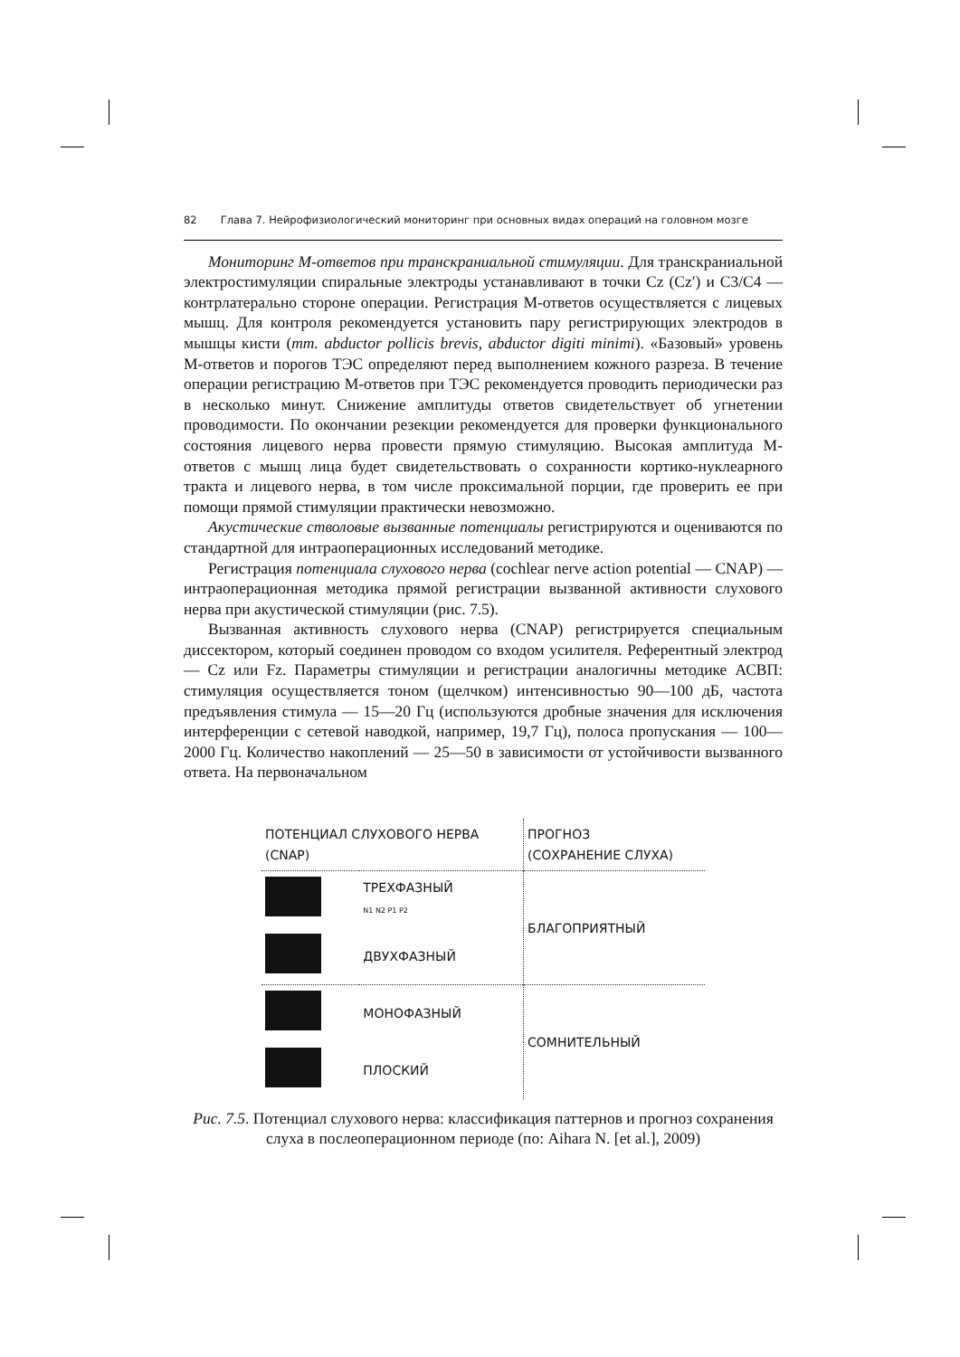82 Глава 7. Нейрофизиологический мониторинг при основных видах операций на головном мозге
Мониторинг М-ответов при транскраниальной стимуляции. Для транскраниальной электростимуляции спиральные электроды устанавливают в точки Cz (Cz′) и C3/C4 — контрлатерально стороне операции. Регистрация М-ответов осуществляется с лицевых мышц. Для контроля рекомендуется установить пару регистрирующих электродов в мышцы кисти (mm. abductor pollicis brevis, abductor digiti minimi). «Базовый» уровень М-ответов и порогов ТЭС определяют перед выполнением кожного разреза. В течение операции регистрацию М-ответов при ТЭС рекомендуется проводить периодически раз в несколько минут. Снижение амплитуды ответов свидетельствует об угнетении проводимости. По окончании резекции рекомендуется для проверки функционального состояния лицевого нерва провести прямую стимуляцию. Высокая амплитуда М-ответов с мышц лица будет свидетельствовать о сохранности кортико-нуклеарного тракта и лицевого нерва, в том числе проксимальной порции, где проверить ее при помощи прямой стимуляции практически невозможно.
Акустические стволовые вызванные потенциалы регистрируются и оцениваются по стандартной для интраоперационных исследований методике.
Регистрация потенциала слухового нерва (cochlear nerve action potential — CNAP) — интраоперационная методика прямой регистрации вызванной активности слухового нерва при акустической стимуляции (рис. 7.5).
Вызванная активность слухового нерва (CNAP) регистрируется специальным диссектором, который соединен проводом со входом усилителя. Референтный электрод — Cz или Fz. Параметры стимуляции и регистрации аналогичны методике АСВП: стимуляция осуществляется тоном (щелчком) интенсивностью 90—100 дБ, частота предъявления стимула — 15—20 Гц (используются дробные значения для исключения интерференции с сетевой наводкой, например, 19,7 Гц), полоса пропускания — 100—2000 Гц. Количество накоплений — 25—50 в зависимости от устойчивости вызванного ответа. На первоначальном
| ПОТЕНЦИАЛ СЛУХОВОГО НЕРВА (CNAP) | | ПРОГНОЗ (СОХРАНЕНИЕ СЛУХА) |
| | ТРЕХФАЗНЫЙ N1 N2 P1 P2 | БЛАГОПРИЯТНЫЙ |
| | ДВУХФАЗНЫЙ | |
| | МОНОФАЗНЫЙ | СОМНИТЕЛЬНЫЙ |
| | ПЛОСКИЙ | |
Рис. 7.5. Потенциал слухового нерва: классификация паттернов и прогноз сохранения слуха в послеоперационном периоде (по: Aihara N. [et al.], 2009)